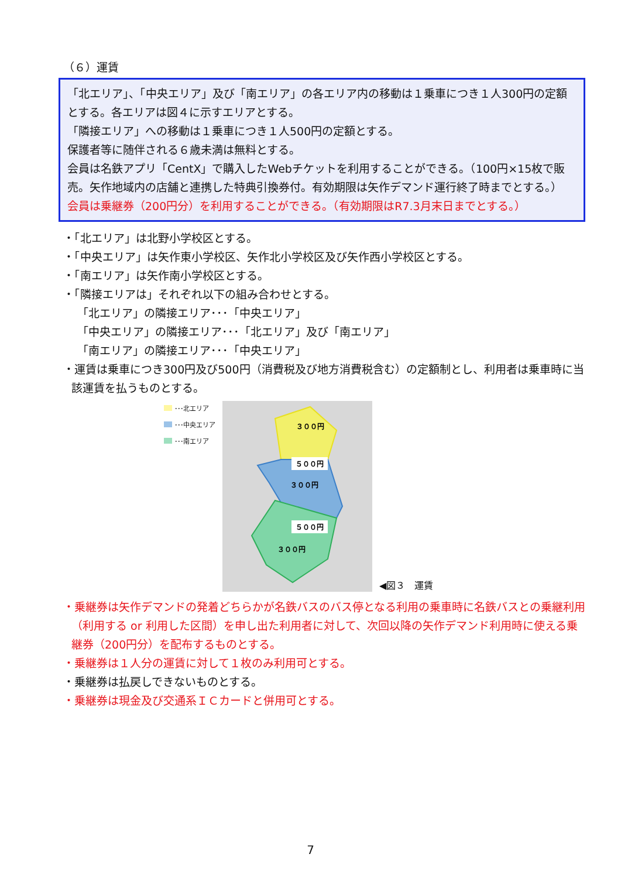（６）運賃
「北エリア」、「中央エリア」及び「南エリア」の各エリア内の移動は１乗車につき１人300円の定額とする。各エリアは図４に示すエリアとする。
「隣接エリア」への移動は１乗車につき１人500円の定額とする。
保護者等に随伴される６歳未満は無料とする。
会員は名鉄アプリ「CentX」で購入したWebチケットを利用することができる。（100円×15枚で販売。矢作地域内の店舗と連携した特典引換券付。有効期限は矢作デマンド運行終了時までとする。）
会員は乗継券（200円分）を利用することができる。（有効期限はR7.3月末日までとする。）
・「北エリア」は北野小学校区とする。
・「中央エリア」は矢作東小学校区、矢作北小学校区及び矢作西小学校区とする。
・「南エリア」は矢作南小学校区とする。
・「隣接エリアは」それぞれ以下の組み合わせとする。
「北エリア」の隣接エリア･･･「中央エリア」
「中央エリア」の隣接エリア･･･「北エリア」及び「南エリア」
「南エリア」の隣接エリア･･･「中央エリア」
・運賃は乗車につき300円及び500円（消費税及び地方消費税含む）の定額制とし、利用者は乗車時に当該運賃を払うものとする。
･･･北エリア
･･･中央エリア
･･･南エリア
３００円
５００円
３００円
５００円
３００円
◀図３　運賃
・乗継券は矢作デマンドの発着どちらかが名鉄バスのバス停となる利用の乗車時に名鉄バスとの乗継利用（利用する or 利用した区間）を申し出た利用者に対して、次回以降の矢作デマンド利用時に使える乗継券（200円分）を配布するものとする。
・乗継券は１人分の運賃に対して１枚のみ利用可とする。
・乗継券は払戻しできないものとする。
・乗継券は現金及び交通系ＩＣカードと併用可とする。
7